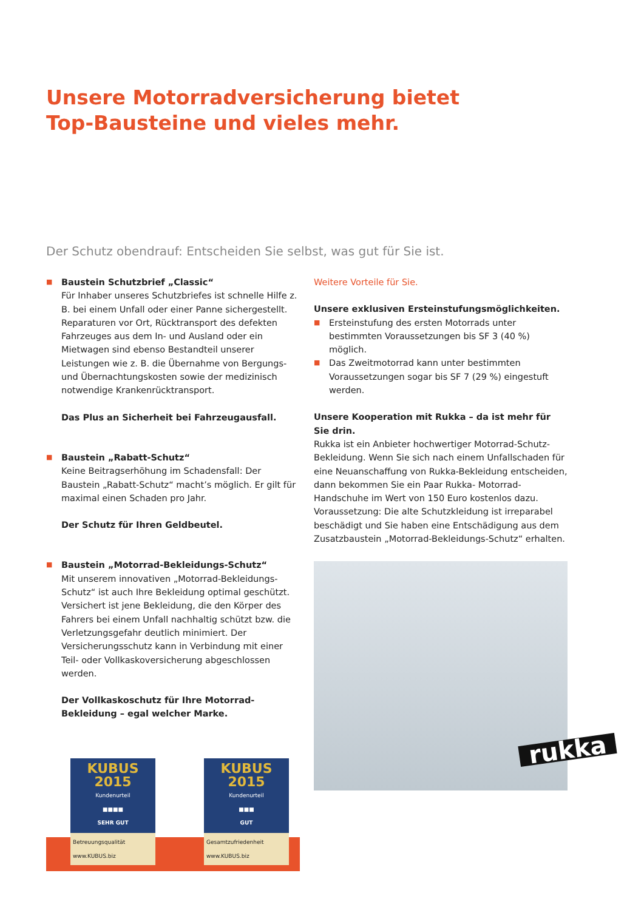Unsere Motorradversicherung bietet
Top-Bausteine und vieles mehr.
Der Schutz obendrauf: Entscheiden Sie selbst, was gut für Sie ist.
■
Baustein Schutzbrief „Classic“
Für Inhaber unseres Schutzbriefes ist schnelle Hilfe z. B. bei einem Unfall oder einer Panne sichergestellt. Reparaturen vor Ort, Rücktransport des defekten Fahrzeuges aus dem In- und Ausland oder ein Mietwagen sind ebenso Bestandteil unserer Leistungen wie z. B. die Übernahme von Bergungs- und Übernachtungskosten sowie der medizinisch notwendige Krankenrücktransport.
Das Plus an Sicherheit bei Fahrzeugausfall.
■
Baustein „Rabatt-Schutz“
Keine Beitragserhöhung im Schadensfall: Der Baustein „Rabatt-Schutz“ macht’s möglich. Er gilt für maximal einen Schaden pro Jahr.
Der Schutz für Ihren Geldbeutel.
■
Baustein „Motorrad-Bekleidungs-Schutz“
Mit unserem innovativen „Motorrad-Bekleidungs-Schutz“ ist auch Ihre Bekleidung optimal geschützt. Versichert ist jene Bekleidung, die den Körper des Fahrers bei einem Unfall nachhaltig schützt bzw. die Verletzungsgefahr deutlich minimiert. Der Versicherungsschutz kann in Verbindung mit einer Teil- oder Vollkaskoversicherung abgeschlossen werden.
Der Vollkaskoschutz für Ihre Motorrad-Bekleidung – egal welcher Marke.
KUBUS 2015
Kundenurteil
■■■■
SEHR GUT
Betreuungsqualität
www.KUBUS.biz
KUBUS 2015
Kundenurteil
■■■
GUT
Gesamtzufriedenheit
www.KUBUS.biz
Weitere Vorteile für Sie.
Unsere exklusiven Ersteinstufungsmöglichkeiten.
■
Ersteinstufung des ersten Motorrads unter bestimmten Voraussetzungen bis SF 3 (40 %) möglich.
■
Das Zweitmotorrad kann unter bestimmten Voraussetzungen sogar bis SF 7 (29 %) eingestuft werden.
Unsere Kooperation mit Rukka – da ist mehr für Sie drin.
Rukka ist ein Anbieter hochwertiger Motorrad-Schutz-Bekleidung. Wenn Sie sich nach einem Unfallschaden für eine Neuanschaffung von Rukka-Bekleidung entscheiden, dann bekommen Sie ein Paar Rukka- Motorrad-Handschuhe im Wert von 150 Euro kostenlos dazu. Voraussetzung: Die alte Schutzkleidung ist irreparabel beschädigt und Sie haben eine Entschädigung aus dem Zusatzbaustein „Motorrad-Bekleidungs-Schutz“ erhalten.
rukka